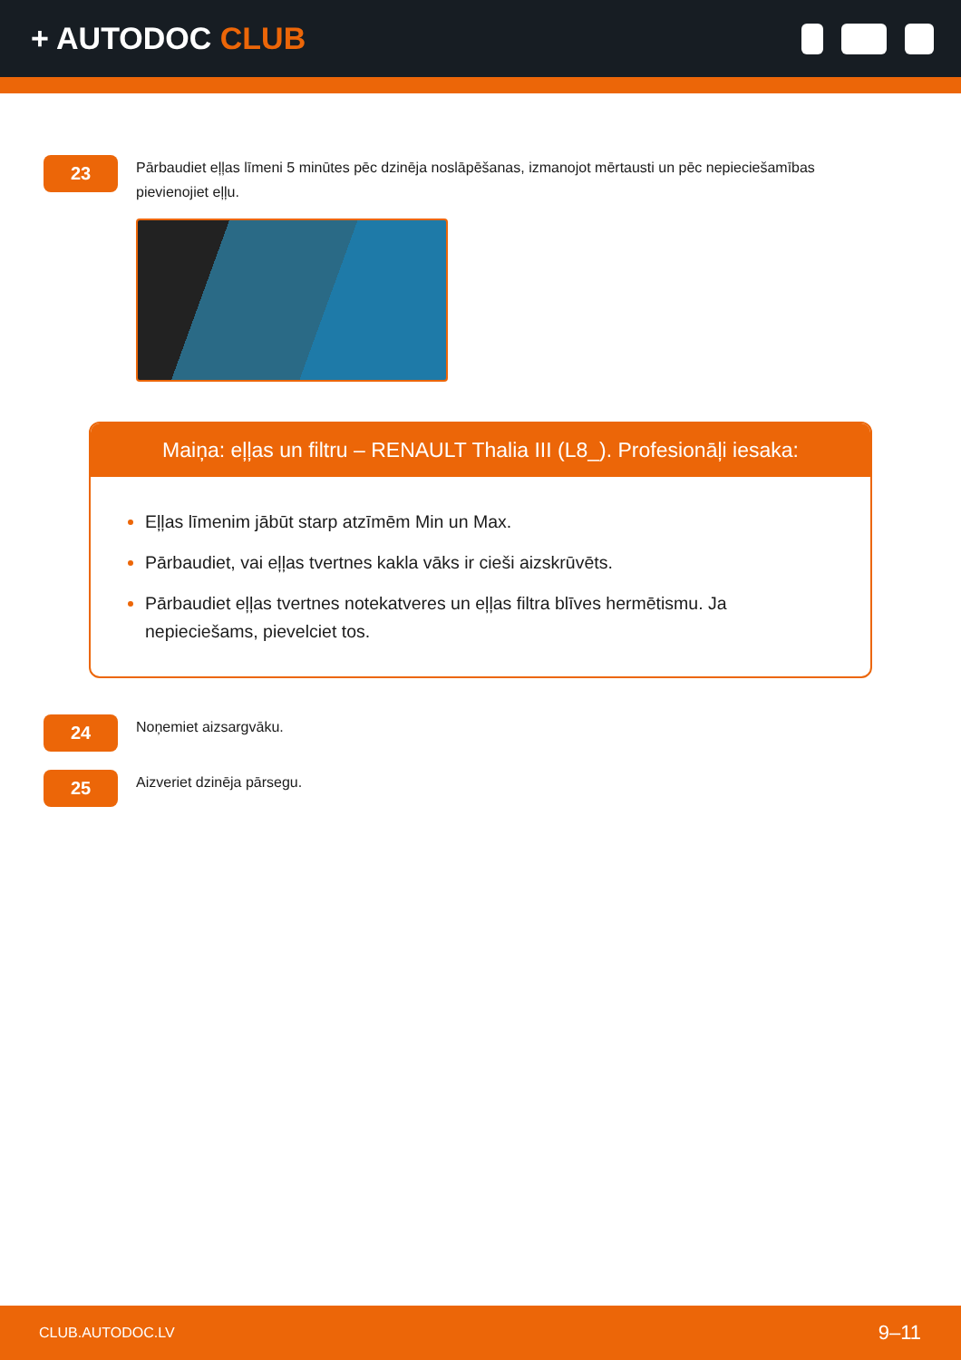+ AUTODOC CLUB
23
Pārbaudiet eļļas līmeni 5 minūtes pēc dzinēja noslāpēšanas, izmanojot mērtausti un pēc nepieciešamības pievienojiet eļļu.
Maiņa: eļļas un filtru – RENAULT Thalia III (L8_). Profesionāļi iesaka:
Eļļas līmenim jābūt starp atzīmēm Min un Max.
Pārbaudiet, vai eļļas tvertnes kakla vāks ir cieši aizskrūvēts.
Pārbaudiet eļļas tvertnes notekatveres un eļļas filtra blīves hermētismu. Ja nepieciešams, pievelciet tos.
24
Noņemiet aizsargvāku.
25
Aizveriet dzinēja pārsegu.
CLUB.AUTODOC.LV 9–11